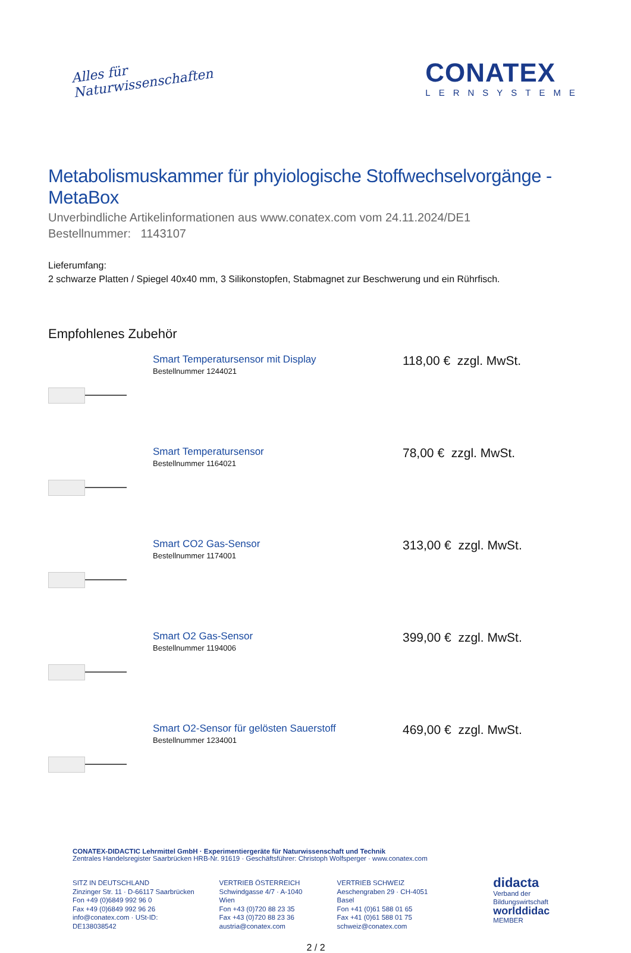Alles für
Naturwissenschaften
CONATEX
LERNSYSTEME
Metabolismuskammer für phyiologische Stoffwechselvorgänge - MetaBox
Unverbindliche Artikelinformationen aus www.conatex.com vom 24.11.2024/DE1
Bestellnummer: 1143107
Lieferumfang:
2 schwarze Platten / Spiegel 40x40 mm, 3 Silikonstopfen, Stabmagnet zur Beschwerung und ein Rührfisch.
Empfohlenes Zubehör
Smart Temperatursensor mit Display
Bestellnummer 1244021
118,00 € zzgl. MwSt.
Smart Temperatursensor
Bestellnummer 1164021
78,00 € zzgl. MwSt.
Smart CO2 Gas-Sensor
Bestellnummer 1174001
313,00 € zzgl. MwSt.
Smart O2 Gas-Sensor
Bestellnummer 1194006
399,00 € zzgl. MwSt.
Smart O2-Sensor für gelösten Sauerstoff
Bestellnummer 1234001
469,00 € zzgl. MwSt.
CONATEX-DIDACTIC Lehrmittel GmbH · Experimentiergeräte für Naturwissenschaft und Technik
Zentrales Handelsregister Saarbrücken HRB-Nr. 91619 · Geschäftsführer: Christoph Wolfsperger · www.conatex.com
SITZ IN DEUTSCHLAND
Zinzinger Str. 11 · D-66117 Saarbrücken
Fon +49 (0)6849 992 96 0
Fax +49 (0)6849 992 96 26
info@conatex.com · USt-ID: DE138038542
VERTRIEB ÖSTERREICH
Schwindgasse 4/7 · A-1040 Wien
Fon +43 (0)720 88 23 35
Fax +43 (0)720 88 23 36
austria@conatex.com
VERTRIEB SCHWEIZ
Aeschengraben 29 · CH-4051 Basel
Fon +41 (0)61 588 01 65
Fax +41 (0)61 588 01 75
schweiz@conatex.com
didacta
Verband der Bildungswirtschaft
worlddidac
MEMBER
2 / 2